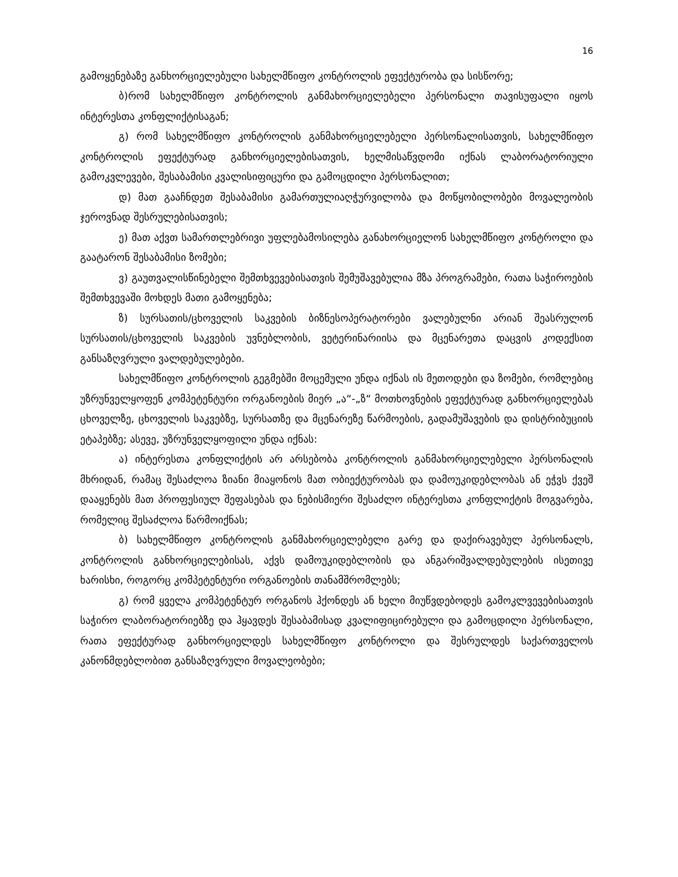16
გამოყენებაზე განხორციელებული სახელმწიფო კონტროლის ეფექტურობა და სისწორე;
ბ)რომ სახელმწიფო კონტროლის განმახორციელებელი პერსონალი თავისუფალი იყოს ინტერესთა კონფლიქტისაგან;
გ) რომ სახელმწიფო კონტროლის განმახორციელებელი პერსონალისათვის, სახელმწიფო კონტროლის ეფექტურად განხორციელებისათვის, ხელმისაწვდომი იქნას ლაბორატორიული გამოკვლევები, შესაბამისი კვალისიფიცური და გამოცდილი პერსონალით;
დ) მათ გააჩნდეთ შესაბამისი გამართულიაღჭურვილობა და მოწყობილობები მოვალეობის ჯეროვნად შესრულებისათვის;
ე) მათ აქვთ სამართლებრივი უფლებამოსილება განახორციელონ სახელმწიფო კონტროლი და გაატარონ შესაბამისი ზომები;
ვ) გაუთვალისწინებელი შემთხვევებისათვის შემუშავებულია მზა პროგრამები, რათა საჭიროების შემთხვევაში მოხდეს მათი გამოყენება;
ზ) სურსათის/ცხოველის საკვების ბიზნესოპერატორები ვალებულნი არიან შეასრულონ სურსათის/ცხოველის საკვების უვნებლობის, ვეტერინარიისა და მცენარეთა დაცვის კოდექსით განსაზღვრული ვალდებულებები.
სახელმწიფო კონტროლის გეგმებში მოცემული უნდა იქნას ის მეთოდები და ზომები, რომლებიც უზრუნველყოფენ კომპეტენტური ორგანოების მიერ „ა“-„ზ“ მოთხოვნების ეფექტურად განხორციელებას ცხოველზე, ცხოველის საკვებზე, სურსათზე და მცენარეზე წარმოების, გადამუშავების და დისტრიბუციის ეტაპებზე; ასევე, უზრუნველყოფილი უნდა იქნას:
ა) ინტერესთა კონფლიქტის არ არსებობა კონტროლის განმახორციელებელი პერსონალის მხრიდან, რამაც შესაძლოა ზიანი მიაყონოს მათ ობიექტურობას და დამოუკიდებლობას ან ეჭვს ქვეშ დააყენებს მათ პროფესიულ შეფასებას და ნებისმიერი შესაძლო ინტერესთა კონფლიქტის მოგვარება, რომელიც შესაძლოა წარმოიქნას;
ბ) სახელმწიფო კონტროლის განმახორციელებელი გარე და დაქირავებულ პერსონალს, კონტროლის განხორციელებისას, აქვს დამოუკიდებლობის და ანგარიშვალდებულების ისეთივე ხარისხი, როგორც კომპეტენტური ორგანოების თანამშრომლებს;
გ) რომ ყველა კომპეტენტურ ორგანოს ჰქონდეს ან ხელი მიუწვდებოდეს გამოკლვევებისათვის საჭირო ლაბორატორიებზე და ჰყავდეს შესაბამისად კვალიფიცირებული და გამოცდილი პერსონალი, რათა ეფექტურად განხორციელდეს სახელმწიფო კონტროლი და შესრულდეს საქართველოს კანონმდებლობით განსაზღვრული მოვალეობები;